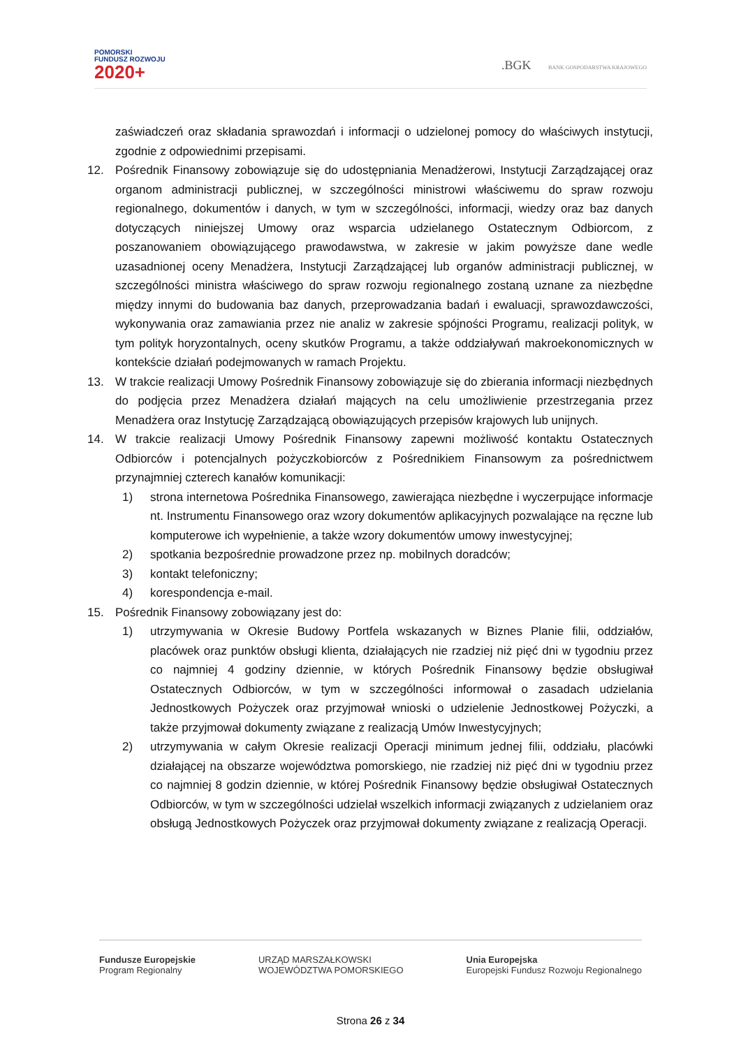POMORSKI
FUNDUSZ ROZWOJU
2020+
.BGK BANK GOSPODARSTWA KRAJOWEGO
zaświadczeń oraz składania sprawozdań i informacji o udzielonej pomocy do właściwych instytucji, zgodnie z odpowiednimi przepisami.
12. Pośrednik Finansowy zobowiązuje się do udostępniania Menadżerowi, Instytucji Zarządzającej oraz organom administracji publicznej, w szczególności ministrowi właściwemu do spraw rozwoju regionalnego, dokumentów i danych, w tym w szczególności, informacji, wiedzy oraz baz danych dotyczących niniejszej Umowy oraz wsparcia udzielanego Ostatecznym Odbiorcom, z poszanowaniem obowiązującego prawodawstwa, w zakresie w jakim powyższe dane wedle uzasadnionej oceny Menadżera, Instytucji Zarządzającej lub organów administracji publicznej, w szczególności ministra właściwego do spraw rozwoju regionalnego zostaną uznane za niezbędne między innymi do budowania baz danych, przeprowadzania badań i ewaluacji, sprawozdawczości, wykonywania oraz zamawiania przez nie analiz w zakresie spójności Programu, realizacji polityk, w tym polityk horyzontalnych, oceny skutków Programu, a także oddziaływań makroekonomicznych w kontekście działań podejmowanych w ramach Projektu.
13. W trakcie realizacji Umowy Pośrednik Finansowy zobowiązuje się do zbierania informacji niezbędnych do podjęcia przez Menadżera działań mających na celu umożliwienie przestrzegania przez Menadżera oraz Instytucję Zarządzającą obowiązujących przepisów krajowych lub unijnych.
14. W trakcie realizacji Umowy Pośrednik Finansowy zapewni możliwość kontaktu Ostatecznych Odbiorców i potencjalnych pożyczkobiorców z Pośrednikiem Finansowym za pośrednictwem przynajmniej czterech kanałów komunikacji:
1) strona internetowa Pośrednika Finansowego, zawierająca niezbędne i wyczerpujące informacje nt. Instrumentu Finansowego oraz wzory dokumentów aplikacyjnych pozwalające na ręczne lub komputerowe ich wypełnienie, a także wzory dokumentów umowy inwestycyjnej;
2) spotkania bezpośrednie prowadzone przez np. mobilnych doradców;
3) kontakt telefoniczny;
4) korespondencja e-mail.
15. Pośrednik Finansowy zobowiązany jest do:
1) utrzymywania w Okresie Budowy Portfela wskazanych w Biznes Planie filii, oddziałów, placówek oraz punktów obsługi klienta, działających nie rzadziej niż pięć dni w tygodniu przez co najmniej 4 godziny dziennie, w których Pośrednik Finansowy będzie obsługiwał Ostatecznych Odbiorców, w tym w szczególności informował o zasadach udzielania Jednostkowych Pożyczek oraz przyjmował wnioski o udzielenie Jednostkowej Pożyczki, a także przyjmował dokumenty związane z realizacją Umów Inwestycyjnych;
2) utrzymywania w całym Okresie realizacji Operacji minimum jednej filii, oddziału, placówki działającej na obszarze województwa pomorskiego, nie rzadziej niż pięć dni w tygodniu przez co najmniej 8 godzin dziennie, w której Pośrednik Finansowy będzie obsługiwał Ostatecznych Odbiorców, w tym w szczególności udzielał wszelkich informacji związanych z udzielaniem oraz obsługą Jednostkowych Pożyczek oraz przyjmował dokumenty związane z realizacją Operacji.
Fundusze Europejskie
Program Regionalny
URZĄD MARSZAŁKOWSKI
WOJEWÓDZTWA POMORSKIEGO
Unia Europejska
Europejski Fundusz Rozwoju Regionalnego
Strona 26 z 34